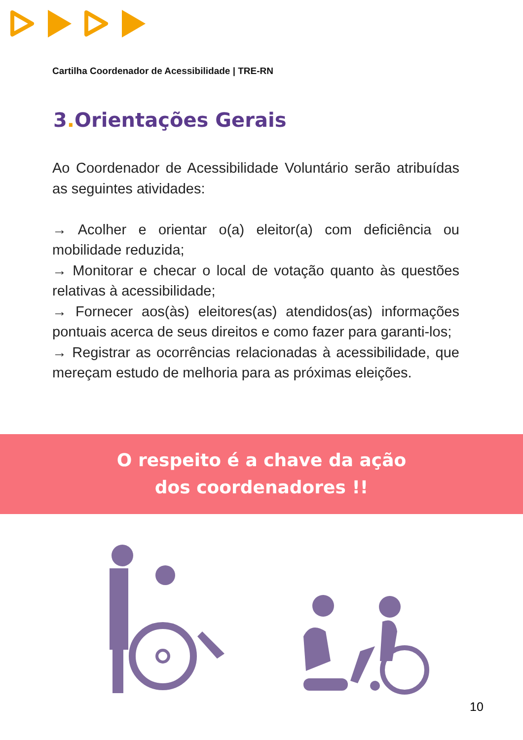Cartilha Coordenador de Acessibilidade | TRE-RN
3. Orientações Gerais
Ao Coordenador de Acessibilidade Voluntário serão atribuídas as seguintes atividades:
→ Acolher e orientar o(a) eleitor(a) com deficiência ou mobilidade reduzida;
→ Monitorar e checar o local de votação quanto às questões relativas à acessibilidade;
→ Fornecer aos(às) eleitores(as) atendidos(as) informações pontuais acerca de seus direitos e como fazer para garanti-los;
→ Registrar as ocorrências relacionadas à acessibilidade, que mereçam estudo de melhoria para as próximas eleições.
O respeito é a chave da ação
dos coordenadores !!
10